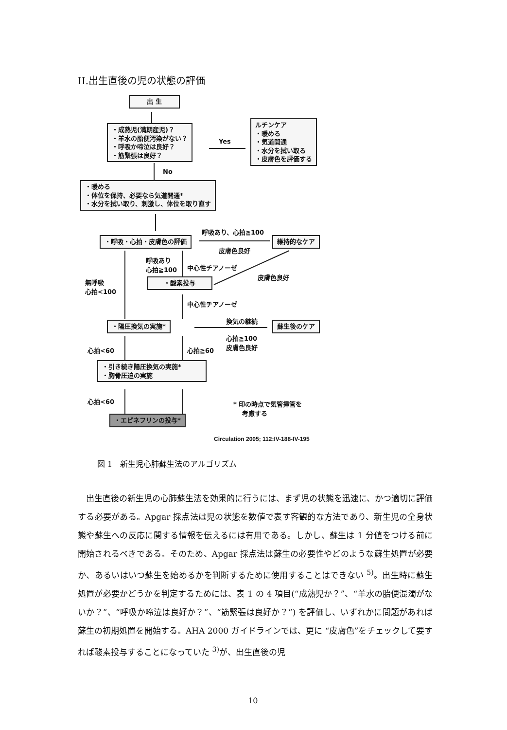II.出生直後の児の状態の評価
出 生
・成熟児(満期産児)？
・羊水の胎便汚染がない？
・呼吸か啼泣は良好？
・筋緊張は良好？
Yes
ルチンケア
・暖める
・気道開通
・水分を拭い取る
・皮膚色を評価する
No
・暖める
・体位を保持、必要なら気道開通*
・水分を拭い取り、刺激し、体位を取り直す
呼吸あり、心拍≧100
・呼吸・心拍・皮膚色の評価 維持的なケア
皮膚色良好
呼吸あり
心拍≧100
中心性チアノーゼ
皮膚色良好
無呼吸
心拍<100
・酸素投与
中心性チアノーゼ
換気の継続
・陽圧換気の実施* 蘇生後のケア
心拍≧100
皮膚色良好
心拍<60 心拍≧60
・引き続き陽圧換気の実施*
・胸骨圧迫の実施
心拍<60
* 印の時点で気管挿管を
　 考慮する
・エピネフリンの投与*
Circulation 2005; 112:IV-188-IV-195
図 1　新生児心肺蘇生法のアルゴリズム
　出生直後の新生児の心肺蘇生法を効果的に行うには、まず児の状態を迅速に、かつ適切に評価する必要がある。Apgar 採点法は児の状態を数値で表す客観的な方法であり、新生児の全身状態や蘇生への反応に関する情報を伝えるには有用である。しかし、蘇生は 1 分値をつける前に開始されるべきである。そのため、Apgar 採点法は蘇生の必要性やどのような蘇生処置が必要か、あるいはいつ蘇生を始めるかを判断するために使用することはできない <sup>5)</sup>。出生時に蘇生処置が必要かどうかを判定するためには、表 1 の 4 項目(“成熟児か？”、“羊水の胎便混濁がないか？”、“呼吸か啼泣は良好か？”、“筋緊張は良好か？”) を評価し、いずれかに問題があれば蘇生の初期処置を開始する。AHA 2000 ガイドラインでは、更に “皮膚色”をチェックして要すれば酸素投与することになっていた <sup>3)</sup>が、出生直後の児
10